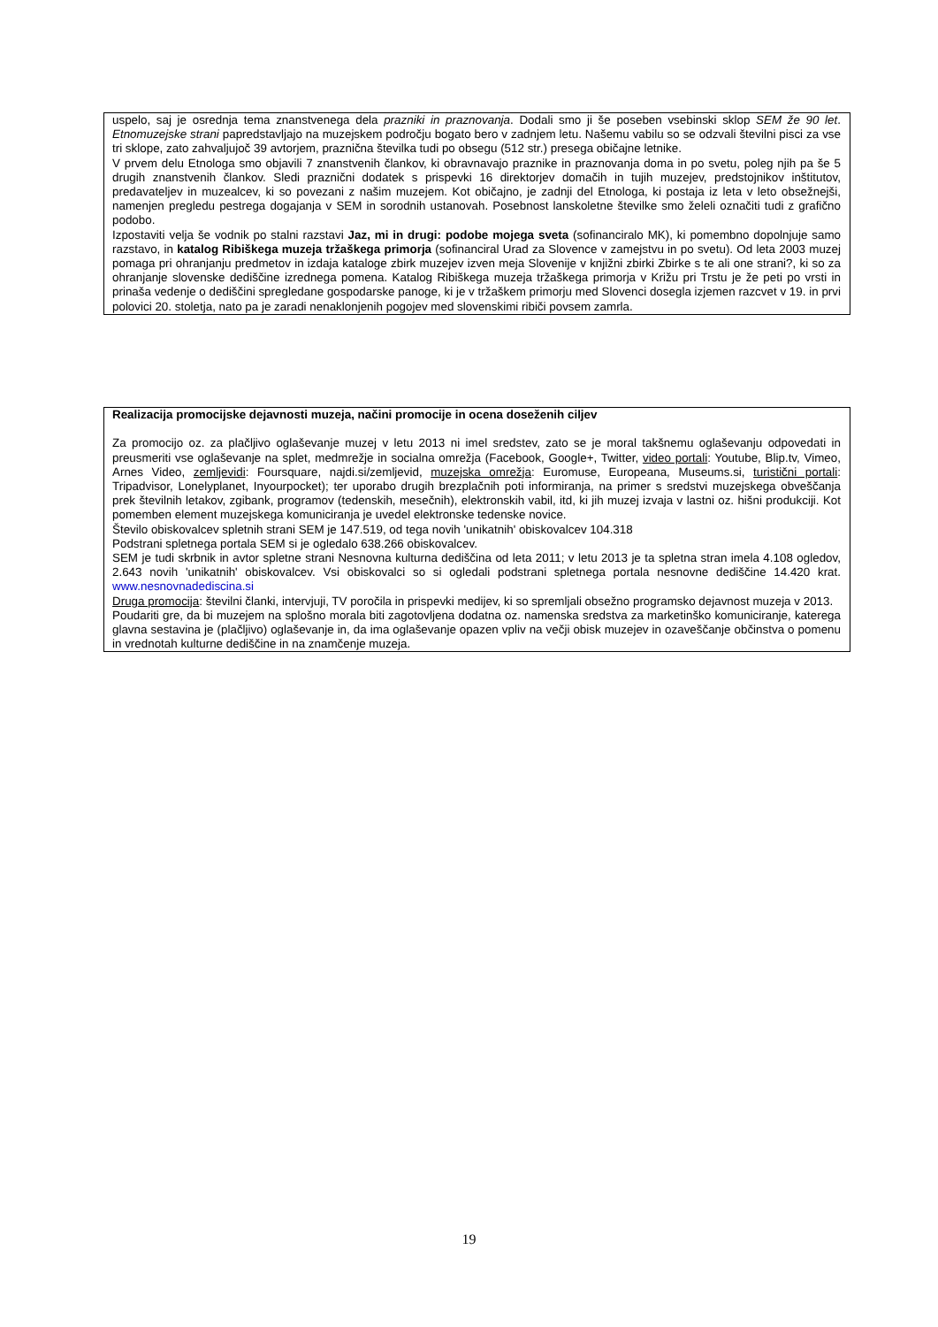uspelo, saj je osrednja tema znanstvenega dela prazniki in praznovanja. Dodali smo ji še poseben vsebinski sklop SEM že 90 let. Etnomuzejske strani papredstavljajo na muzejskem področju bogato bero v zadnjem letu. Našemu vabilu so se odzvali številni pisci za vse tri sklope, zato zahvaljujoč 39 avtorjem, praznična številka tudi po obsegu (512 str.) presega običajne letnike.
V prvem delu Etnologa smo objavili 7 znanstvenih člankov, ki obravnavajo praznike in praznovanja doma in po svetu, poleg njih pa še 5 drugih znanstvenih člankov. Sledi praznični dodatek s prispevki 16 direktorjev domačih in tujih muzejev, predstojnikov inštitutov, predavateljev in muzealcev, ki so povezani z našim muzejem. Kot običajno, je zadnji del Etnologa, ki postaja iz leta v leto obsežnejši, namenjen pregledu pestrega dogajanja v SEM in sorodnih ustanovah. Posebnost lanskoletne številke smo želeli označiti tudi z grafično podobo.
Izpostaviti velja še vodnik po stalni razstavi Jaz, mi in drugi: podobe mojega sveta (sofinanciralo MK), ki pomembno dopolnjuje samo razstavo, in katalog Ribiškega muzeja tržaškega primorja (sofinanciral Urad za Slovence v zamejstvu in po svetu). Od leta 2003 muzej pomaga pri ohranjanju predmetov in izdaja kataloge zbirk muzejev izven meja Slovenije v knjižni zbirki Zbirke s te ali one strani?, ki so za ohranjanje slovenske dediščine izrednega pomena. Katalog Ribiškega muzeja tržaškega primorja v Križu pri Trstu je že peti po vrsti in prinaša vedenje o dediščini spregledane gospodarske panoge, ki je v tržaškem primorju med Slovenci dosegla izjemen razcvet v 19. in prvi polovici 20. stoletja, nato pa je zaradi nenaklonjenih pogojev med slovenskimi ribiči povsem zamrla.
Realizacija promocijske dejavnosti muzeja, načini promocije in ocena doseženih ciljev
Za promocijo oz. za plačljivo oglaševanje muzej v letu 2013 ni imel sredstev, zato se je moral takšnemu oglaševanju odpovedati in preusmeriti vse oglaševanje na splet, medmrežje in socialna omrežja (Facebook, Google+, Twitter, video portali: Youtube, Blip.tv, Vimeo, Arnes Video, zemljevidi: Foursquare, najdi.si/zemljevid, muzejska omrežja: Euromuse, Europeana, Museums.si, turistični portali: Tripadvisor, Lonelyplanet, Inyourpocket); ter uporabo drugih brezplačnih poti informiranja, na primer s sredstvi muzejskega obveščanja prek številnih letakov, zgibank, programov (tedenskih, mesečnih), elektronskih vabil, itd, ki jih muzej izvaja v lastni oz. hišni produkciji. Kot pomemben element muzejskega komuniciranja je uvedel elektronske tedenske novice.
Število obiskovalcev spletnih strani SEM je 147.519, od tega novih 'unikatnih' obiskovalcev 104.318
Podstrani spletnega portala SEM si je ogledalo 638.266 obiskovalcev.
SEM je tudi skrbnik in avtor spletne strani Nesnovna kulturna dediščina od leta 2011; v letu 2013 je ta spletna stran imela 4.108 ogledov, 2.643 novih 'unikatnih' obiskovalcev. Vsi obiskovalci so si ogledali podstrani spletnega portala nesnovne dediščine 14.420 krat. www.nesnovnadediscina.si
Druga promocija: številni članki, intervjuji, TV poročila in prispevki medijev, ki so spremljali obsežno programsko dejavnost muzeja v 2013.
Poudariti gre, da bi muzejem na splošno morala biti zagotovljena dodatna oz. namenska sredstva za marketinško komuniciranje, katerega glavna sestavina je (plačljivo) oglaševanje in, da ima oglaševanje opazen vpliv na večji obisk muzejev in ozaveščanje občinstva o pomenu in vrednotah kulturne dediščine in na znamčenje muzeja.
19